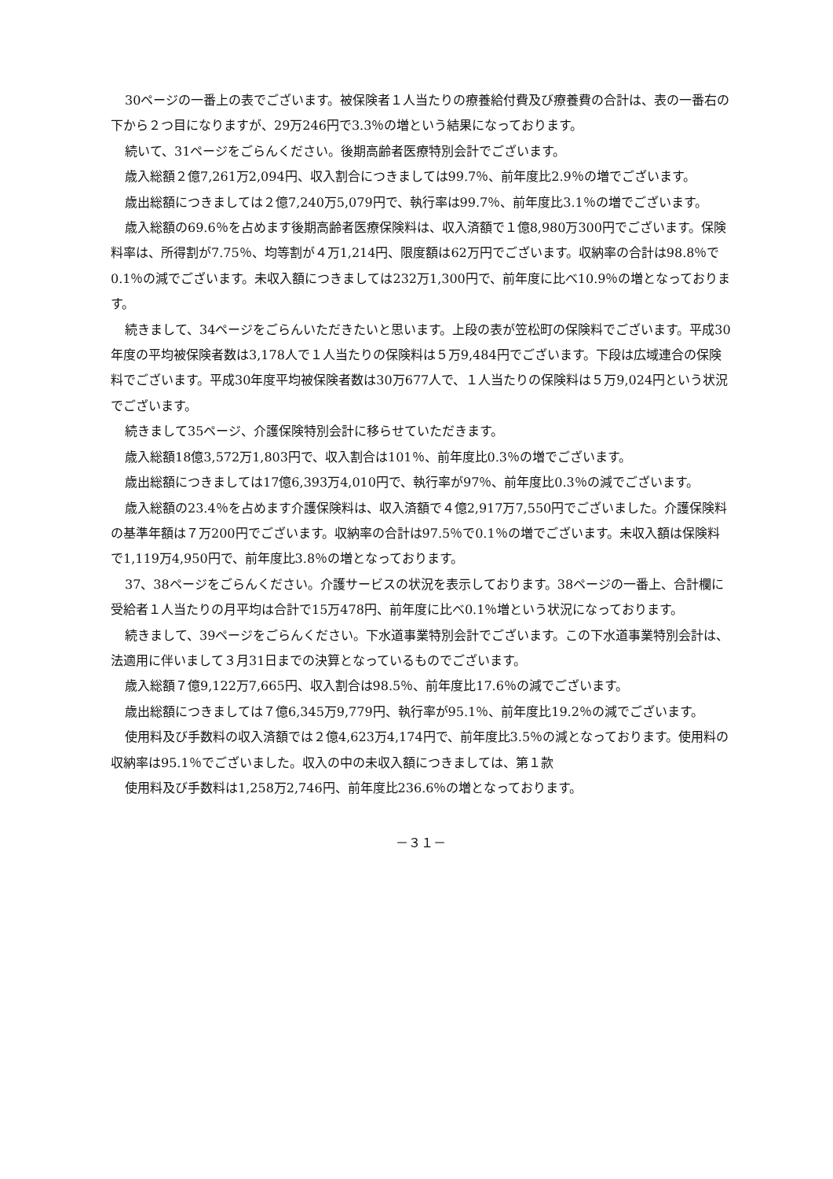30ページの一番上の表でございます。被保険者１人当たりの療養給付費及び療養費の合計は、表の一番右の下から２つ目になりますが、29万246円で3.3％の増という結果になっております。
続いて、31ページをごらんください。後期高齢者医療特別会計でございます。
歳入総額２億7,261万2,094円、収入割合につきましては99.7％、前年度比2.9％の増でございます。
歳出総額につきましては２億7,240万5,079円で、執行率は99.7％、前年度比3.1％の増でございます。
歳入総額の69.6％を占めます後期高齢者医療保険料は、収入済額で１億8,980万300円でございます。保険料率は、所得割が7.75％、均等割が４万1,214円、限度額は62万円でございます。収納率の合計は98.8％で0.1％の減でございます。未収入額につきましては232万1,300円で、前年度に比べ10.9％の増となっております。
続きまして、34ページをごらんいただきたいと思います。上段の表が笠松町の保険料でございます。平成30年度の平均被保険者数は3,178人で１人当たりの保険料は５万9,484円でございます。下段は広域連合の保険料でございます。平成30年度平均被保険者数は30万677人で、１人当たりの保険料は５万9,024円という状況でございます。
続きまして35ページ、介護保険特別会計に移らせていただきます。
歳入総額18億3,572万1,803円で、収入割合は101％、前年度比0.3％の増でございます。
歳出総額につきましては17億6,393万4,010円で、執行率が97％、前年度比0.3％の減でございます。
歳入総額の23.4％を占めます介護保険料は、収入済額で４億2,917万7,550円でございました。介護保険料の基準年額は７万200円でございます。収納率の合計は97.5％で0.1％の増でございます。未収入額は保険料で1,119万4,950円で、前年度比3.8％の増となっております。
37、38ページをごらんください。介護サービスの状況を表示しております。38ページの一番上、合計欄に受給者１人当たりの月平均は合計で15万478円、前年度に比べ0.1％増という状況になっております。
続きまして、39ページをごらんください。下水道事業特別会計でございます。この下水道事業特別会計は、法適用に伴いまして３月31日までの決算となっているものでございます。
歳入総額７億9,122万7,665円、収入割合は98.5％、前年度比17.6％の減でございます。
歳出総額につきましては７億6,345万9,779円、執行率が95.1％、前年度比19.2％の減でございます。
使用料及び手数料の収入済額では２億4,623万4,174円で、前年度比3.5％の減となっております。使用料の収納率は95.1％でございました。収入の中の未収入額につきましては、第１款
使用料及び手数料は1,258万2,746円、前年度比236.6％の増となっております。
－３１－